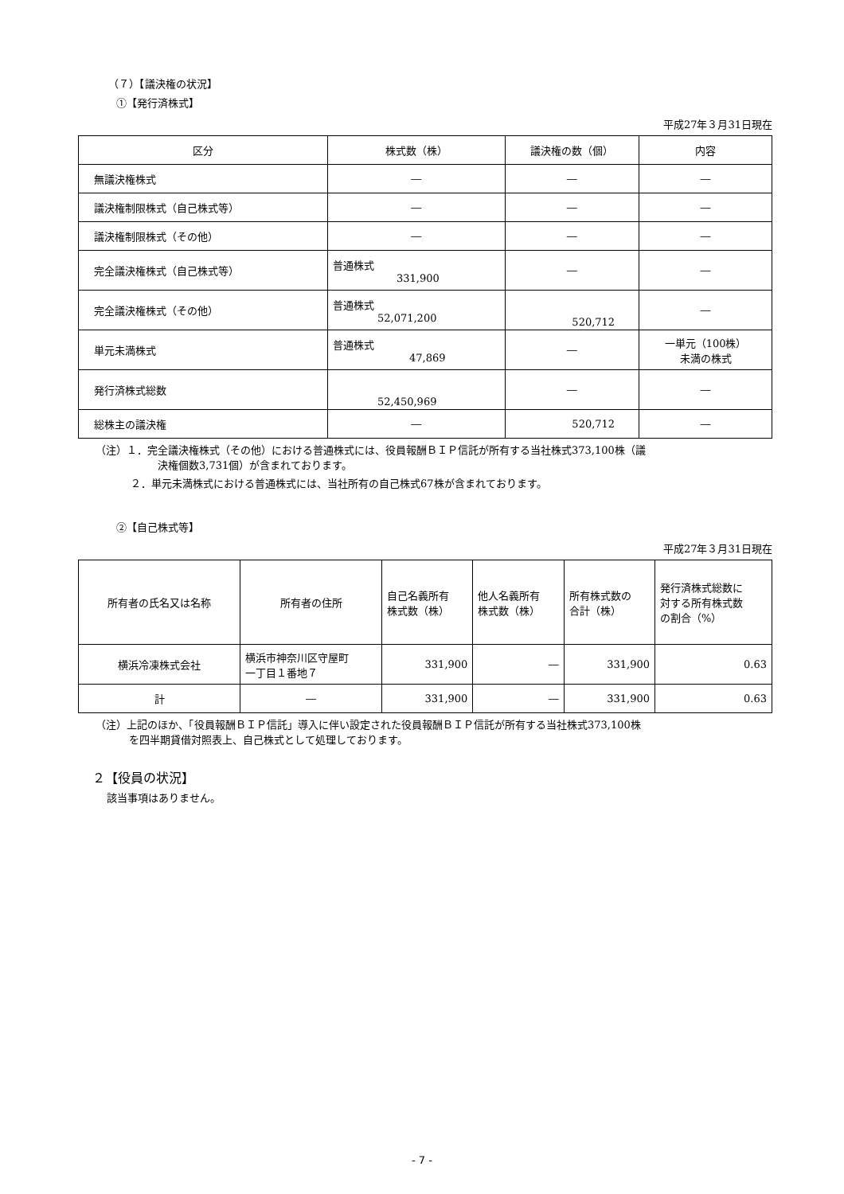（７）【議決権の状況】
①【発行済株式】
平成27年３月31日現在
| 区分 | 株式数（株） | 議決権の数（個） | 内容 |
| --- | --- | --- | --- |
| 無議決権株式 | ― | ― | ― |
| 議決権制限株式（自己株式等） | ― | ― | ― |
| 議決権制限株式（その他） | ― | ― | ― |
| 完全議決権株式（自己株式等） | 普通株式 331,900 | ― | ― |
| 完全議決権株式（その他） | 普通株式 52,071,200 | 520,712 | ― |
| 単元未満株式 | 普通株式 47,869 | ― | 一単元（100株） 未満の株式 |
| 発行済株式総数 | 52,450,969 | ― | ― |
| 総株主の議決権 | ― | 520,712 | ― |
（注）１．完全議決権株式（その他）における普通株式には、役員報酬ＢＩＰ信託が所有する当社株式373,100株（議
決権個数3,731個）が含まれております。
２．単元未満株式における普通株式には、当社所有の自己株式67株が含まれております。
②【自己株式等】
平成27年３月31日現在
| 所有者の氏名又は名称 | 所有者の住所 | 自己名義所有 株式数（株） | 他人名義所有 株式数（株） | 所有株式数の 合計（株） | 発行済株式総数に 対する所有株式数 の割合（%） |
| --- | --- | --- | --- | --- | --- |
| 横浜冷凍株式会社 | 横浜市神奈川区守屋町 一丁目１番地７ | 331,900 | ― | 331,900 | 0.63 |
| 計 | ― | 331,900 | ― | 331,900 | 0.63 |
（注）上記のほか、「役員報酬ＢＩＰ信託」導入に伴い設定された役員報酬ＢＩＰ信託が所有する当社株式373,100株
を四半期貸借対照表上、自己株式として処理しております。
２【役員の状況】
該当事項はありません。
- 7 -